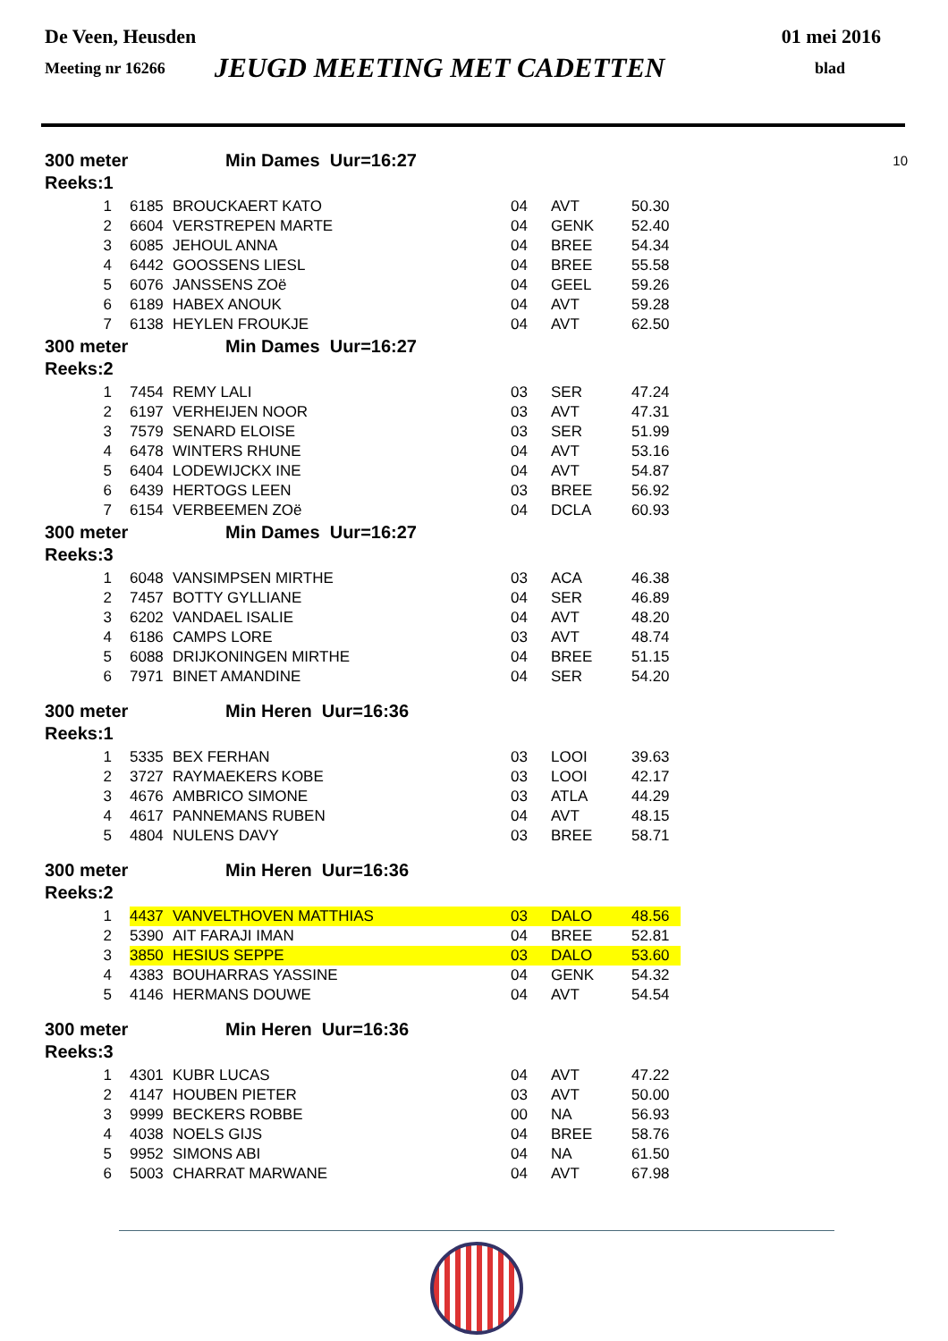De Veen, Heusden 01 mei 2016
Meeting nr 16266 JEUGD MEETING MET CADETTEN blad
300 meter Min Dames Uur=16:27 10
Reeks:1
| 1 | 6185 | BROUCKAERT KATO | 04 | AVT | 50.30 |
| 2 | 6604 | VERSTREPEN MARTE | 04 | GENK | 52.40 |
| 3 | 6085 | JEHOUL ANNA | 04 | BREE | 54.34 |
| 4 | 6442 | GOOSSENS LIESL | 04 | BREE | 55.58 |
| 5 | 6076 | JANSSENS ZOë | 04 | GEEL | 59.26 |
| 6 | 6189 | HABEX ANOUK | 04 | AVT | 59.28 |
| 7 | 6138 | HEYLEN FROUKJE | 04 | AVT | 62.50 |
300 meter Min Dames Uur=16:27
Reeks:2
| 1 | 7454 | REMY LALI | 03 | SER | 47.24 |
| 2 | 6197 | VERHEIJEN NOOR | 03 | AVT | 47.31 |
| 3 | 7579 | SENARD ELOISE | 03 | SER | 51.99 |
| 4 | 6478 | WINTERS RHUNE | 04 | AVT | 53.16 |
| 5 | 6404 | LODEWIJCKX INE | 04 | AVT | 54.87 |
| 6 | 6439 | HERTOGS LEEN | 03 | BREE | 56.92 |
| 7 | 6154 | VERBEEMEN ZOë | 04 | DCLA | 60.93 |
300 meter Min Dames Uur=16:27
Reeks:3
| 1 | 6048 | VANSIMPSEN MIRTHE | 03 | ACA | 46.38 |
| 2 | 7457 | BOTTY GYLLIANE | 04 | SER | 46.89 |
| 3 | 6202 | VANDAEL ISALIE | 04 | AVT | 48.20 |
| 4 | 6186 | CAMPS LORE | 03 | AVT | 48.74 |
| 5 | 6088 | DRIJKONINGEN MIRTHE | 04 | BREE | 51.15 |
| 6 | 7971 | BINET AMANDINE | 04 | SER | 54.20 |
300 meter Min Heren Uur=16:36
Reeks:1
| 1 | 5335 | BEX FERHAN | 03 | LOOI | 39.63 |
| 2 | 3727 | RAYMAEKERS KOBE | 03 | LOOI | 42.17 |
| 3 | 4676 | AMBRICO SIMONE | 03 | ATLA | 44.29 |
| 4 | 4617 | PANNEMANS RUBEN | 04 | AVT | 48.15 |
| 5 | 4804 | NULENS DAVY | 03 | BREE | 58.71 |
300 meter Min Heren Uur=16:36
Reeks:2
| 1 | 4437 | VANVELTHOVEN MATTHIAS | 03 | DALO | 48.56 |
| 2 | 5390 | AIT FARAJI IMAN | 04 | BREE | 52.81 |
| 3 | 3850 | HESIUS SEPPE | 03 | DALO | 53.60 |
| 4 | 4383 | BOUHARRAS YASSINE | 04 | GENK | 54.32 |
| 5 | 4146 | HERMANS DOUWE | 04 | AVT | 54.54 |
300 meter Min Heren Uur=16:36
Reeks:3
| 1 | 4301 | KUBR LUCAS | 04 | AVT | 47.22 |
| 2 | 4147 | HOUBEN PIETER | 03 | AVT | 50.00 |
| 3 | 9999 | BECKERS ROBBE | 00 | NA | 56.93 |
| 4 | 4038 | NOELS GIJS | 04 | BREE | 58.76 |
| 5 | 9952 | SIMONS ABI | 04 | NA | 61.50 |
| 6 | 5003 | CHARRAT MARWANE | 04 | AVT | 67.98 |